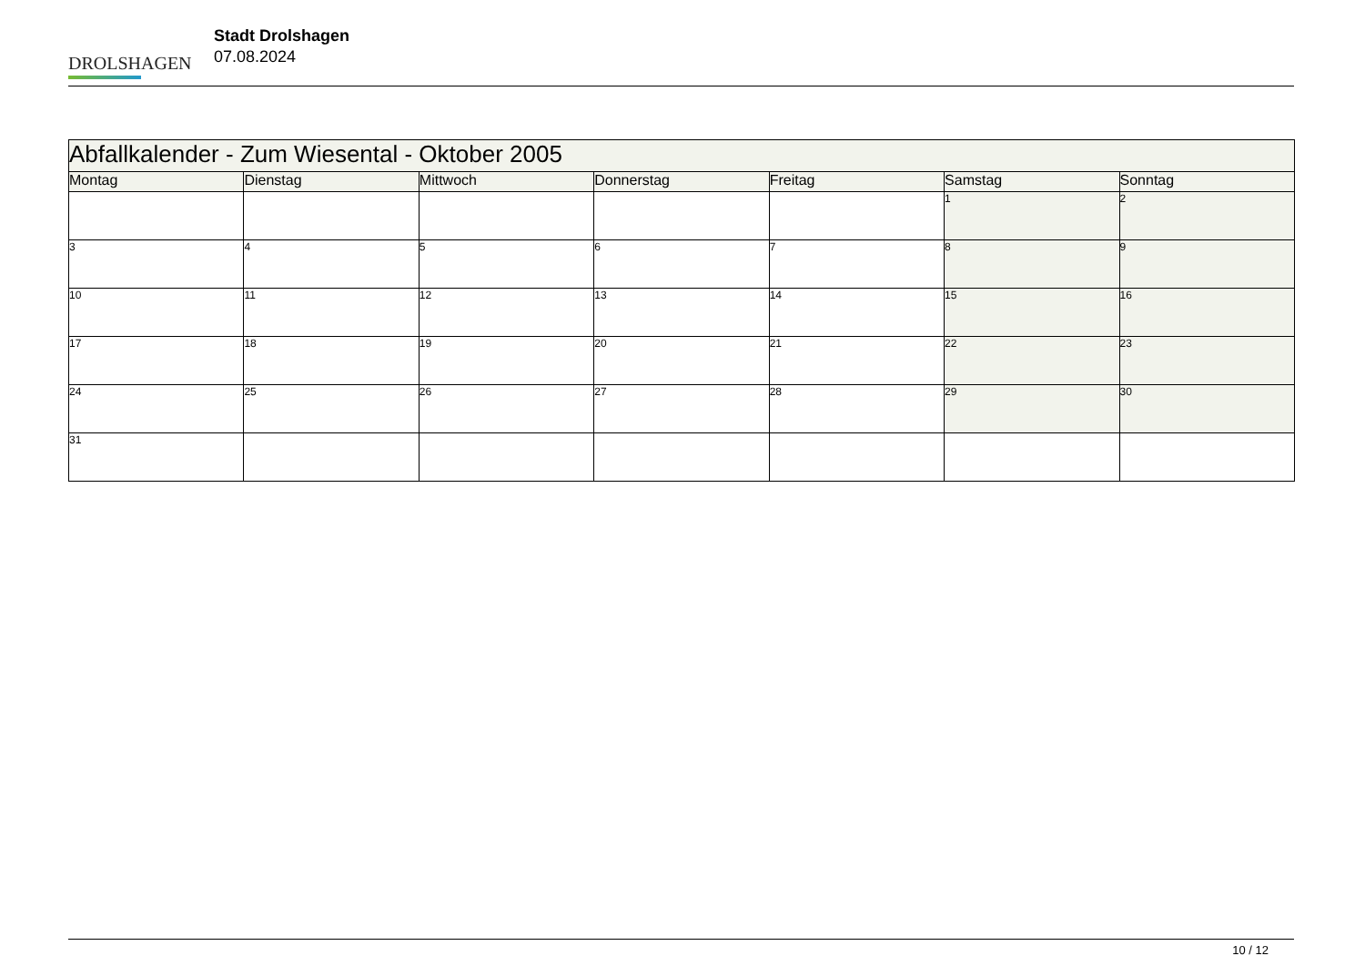DROLSHAGEN
Stadt Drolshagen
07.08.2024
| Abfallkalender - Zum Wiesental - Oktober 2005 | | | | | | |
| --- | --- | --- | --- | --- | --- | --- |
| Montag | Dienstag | Mittwoch | Donnerstag | Freitag | Samstag | Sonntag |
| | | | | | 1 | 2 |
| 3 | 4 | 5 | 6 | 7 | 8 | 9 |
| 10 | 11 | 12 | 13 | 14 | 15 | 16 |
| 17 | 18 | 19 | 20 | 21 | 22 | 23 |
| 24 | 25 | 26 | 27 | 28 | 29 | 30 |
| 31 | | | | | | |
10 / 12